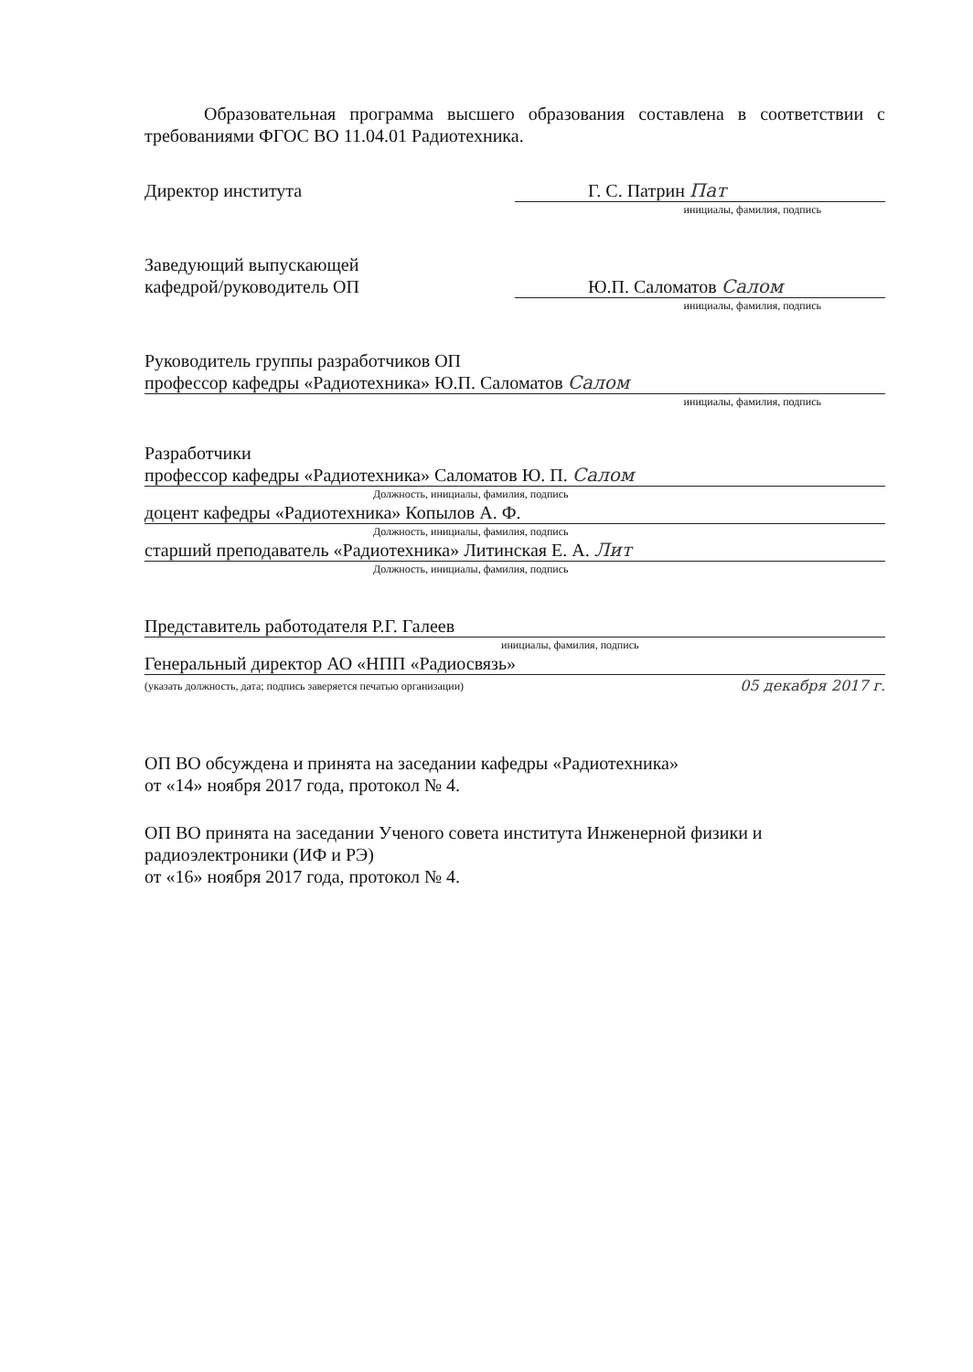Образовательная программа высшего образования составлена в соответствии с требованиями ФГОС ВО 11.04.01 Радиотехника.
Директор института Г. С. Патрин Пат
инициалы, фамилия, подпись
Заведующий выпускающей
кафедрой/руководитель ОП Ю.П. Саломатов Салом
инициалы, фамилия, подпись
Руководитель группы разработчиков ОП
профессор кафедры «Радиотехника» Ю.П. Саломатов Салом
инициалы, фамилия, подпись
Разработчики
профессор кафедры «Радиотехника» Саломатов Ю. П. Салом
Должность, инициалы, фамилия, подпись
доцент кафедры «Радиотехника» Копылов А. Ф.
Должность, инициалы, фамилия, подпись
старший преподаватель «Радиотехника» Литинская Е. А. Лит
Должность, инициалы, фамилия, подпись
Представитель работодателя Р.Г. Галеев
инициалы, фамилия, подпись
Генеральный директор АО «НПП «Радиосвязь»
(указать должность, дата; подпись заверяется печатью организации) 05 декабря 2017 г.
ОП ВО обсуждена и принята на заседании кафедры «Радиотехника»
от «14» ноября 2017 года, протокол № 4.
ОП ВО принята на заседании Ученого совета института Инженерной физики и радиоэлектроники (ИФ и РЭ)
от «16» ноября 2017 года, протокол № 4.